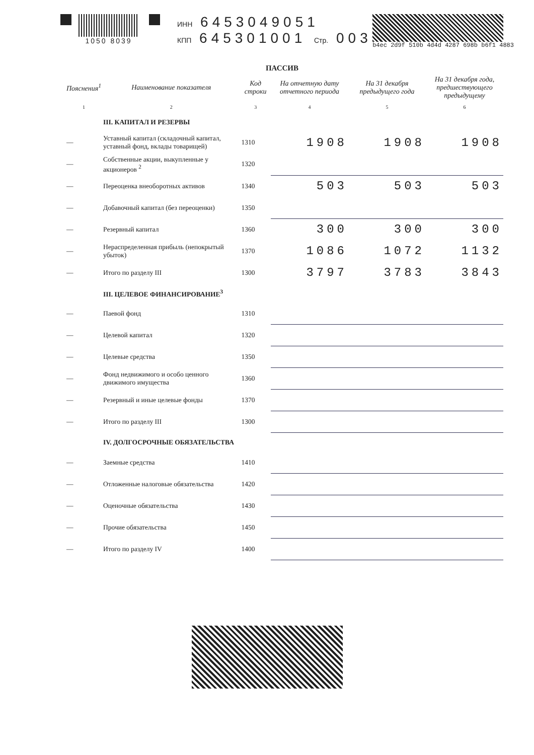1050 8039 ИНН 6453049051
КПП 645301001 Стр. 003
b4ec 2d9f 510b 4d4d 4287 698b b6f1 4883
ПАССИВ
| Пояснения<sup>1</sup> | Наименование показателя | Код строки | На отчетную дату отчетного периода | На 31 декабря предыдущего года | На 31 декабря года, предшествующего предыдущему |
| --- | --- | --- | --- | --- | --- |
| 1 | 2 | 3 | 4 | 5 | 6 |
| | III. КАПИТАЛ И РЕЗЕРВЫ | | | | |
| — | Уставный капитал (складочный капитал, уставный фонд, вклады товарищей) | 1310 | 1908 | 1908 | 1908 |
| — | Собственные акции, выкупленные у акционеров <sup>2</sup> | 1320 | | | |
| — | Переоценка внеоборотных активов | 1340 | 503 | 503 | 503 |
| — | Добавочный капитал (без переоценки) | 1350 | | | |
| — | Резервный капитал | 1360 | 300 | 300 | 300 |
| — | Нераспределенная прибыль (непокрытый убыток) | 1370 | 1086 | 1072 | 1132 |
| — | Итого по разделу III | 1300 | 3797 | 3783 | 3843 |
| | III. ЦЕЛЕВОЕ ФИНАНСИРОВАНИЕ<sup>3</sup> | | | | |
| — | Паевой фонд | 1310 | | | |
| — | Целевой капитал | 1320 | | | |
| — | Целевые средства | 1350 | | | |
| — | Фонд недвижимого и особо ценного движимого имущества | 1360 | | | |
| — | Резервный и иные целевые фонды | 1370 | | | |
| — | Итого по разделу III | 1300 | | | |
| | IV. ДОЛГОСРОЧНЫЕ ОБЯЗАТЕЛЬСТВА | | | | |
| — | Заемные средства | 1410 | | | |
| — | Отложенные налоговые обязательства | 1420 | | | |
| — | Оценочные обязательства | 1430 | | | |
| — | Прочие обязательства | 1450 | | | |
| — | Итого по разделу IV | 1400 | | | |